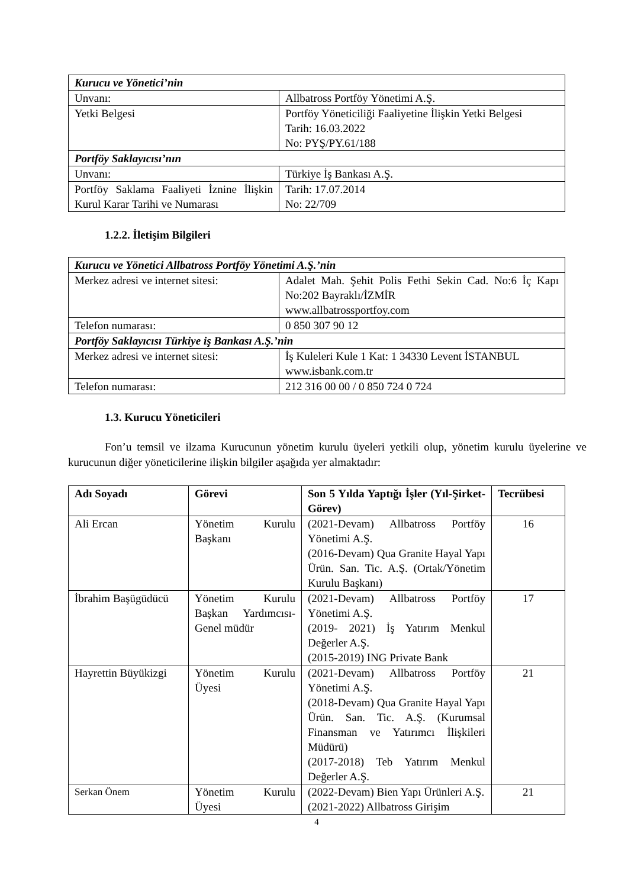| Kurucu ve Yönetici’nin | |
| Unvanı: | Allbatross Portföy Yönetimi A.Ş. |
| Yetki Belgesi | Portföy Yöneticiliği Faaliyetine İlişkin Yetki Belgesi Tarih: 16.03.2022 No: PYŞ/PY.61/188 |
| Portföy Saklayıcısı’nın | |
| Unvanı: | Türkiye İş Bankası A.Ş. |
| Portföy Saklama Faaliyeti İznine İlişkin Kurul Karar Tarihi ve Numarası | Tarih: 17.07.2014 No: 22/709 |
1.2.2. İletişim Bilgileri
| Kurucu ve Yönetici Allbatross Portföy Yönetimi A.Ş.’nin | |
| Merkez adresi ve internet sitesi: | Adalet Mah. Şehit Polis Fethi Sekin Cad. No:6 İç Kapı No:202 Bayraklı/İZMİR www.allbatrossportfoy.com |
| Telefon numarası: | 0 850 307 90 12 |
| Portföy Saklayıcısı Türkiye iş Bankası A.Ş.’nin | |
| Merkez adresi ve internet sitesi: | İş Kuleleri Kule 1 Kat: 1 34330 Levent İSTANBUL www.isbank.com.tr |
| Telefon numarası: | 212 316 00 00 / 0 850 724 0 724 |
1.3. Kurucu Yöneticileri
Fon’u temsil ve ilzama Kurucunun yönetim kurulu üyeleri yetkili olup, yönetim kurulu üyelerine ve kurucunun diğer yöneticilerine ilişkin bilgiler aşağıda yer almaktadır:
| Adı Soyadı | Görevi | Son 5 Yılda Yaptığı İşler (Yıl-Şirket-Görev) | Tecrübesi |
| --- | --- | --- | --- |
| Ali Ercan | Yönetim Kurulu Başkanı | (2021-Devam) Allbatross Portföy Yönetimi A.Ş. (2016-Devam) Qua Granite Hayal Yapı Ürün. San. Tic. A.Ş. (Ortak/Yönetim Kurulu Başkanı) | 16 |
| İbrahim Başügüdücü | Yönetim Kurulu Başkan Yardımcısı-Genel müdür | (2021-Devam) Allbatross Portföy Yönetimi A.Ş. (2019- 2021) İş Yatırım Menkul Değerler A.Ş. (2015-2019) ING Private Bank | 17 |
| Hayrettin Büyükizgi | Yönetim Kurulu Üyesi | (2021-Devam) Allbatross Portföy Yönetimi A.Ş. (2018-Devam) Qua Granite Hayal Yapı Ürün. San. Tic. A.Ş. (Kurumsal Finansman ve Yatırımcı İlişkileri Müdürü) (2017-2018) Teb Yatırım Menkul Değerler A.Ş. | 21 |
| Serkan Önem | Yönetim Kurulu Üyesi | (2022-Devam) Bien Yapı Ürünleri A.Ş. (2021-2022) Allbatross Girişim | 21 |
4